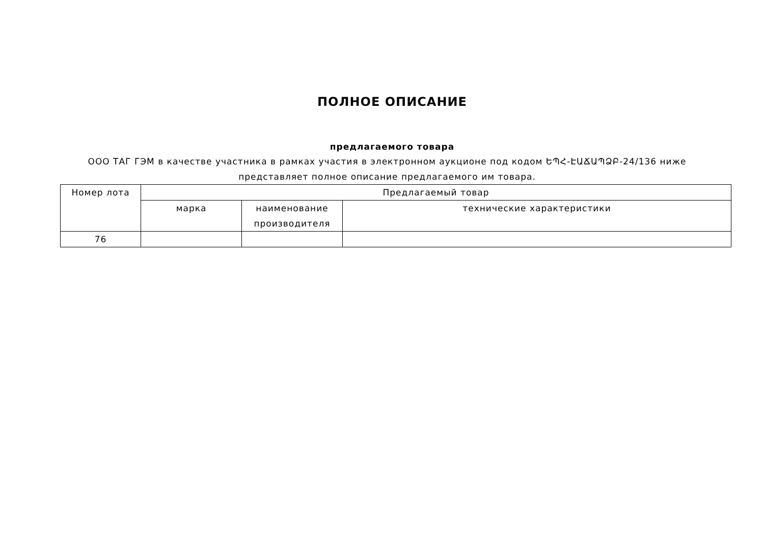ПОЛНОЕ ОПИСАНИЕ
предлагаемого товара
ООО ТАГ ГЭМ в качестве участника в рамках участия в электронном аукционе под кодом ԵՊՀ-ԷԱՃԱՊՁԲ-24/136 ниже представляет полное описание предлагаемого им товара.
| Номер лота | Предлагаемый товар | | |
| --- | --- | --- | --- |
| | марка | наименование производителя | технические характеристики |
| 76 | | | |